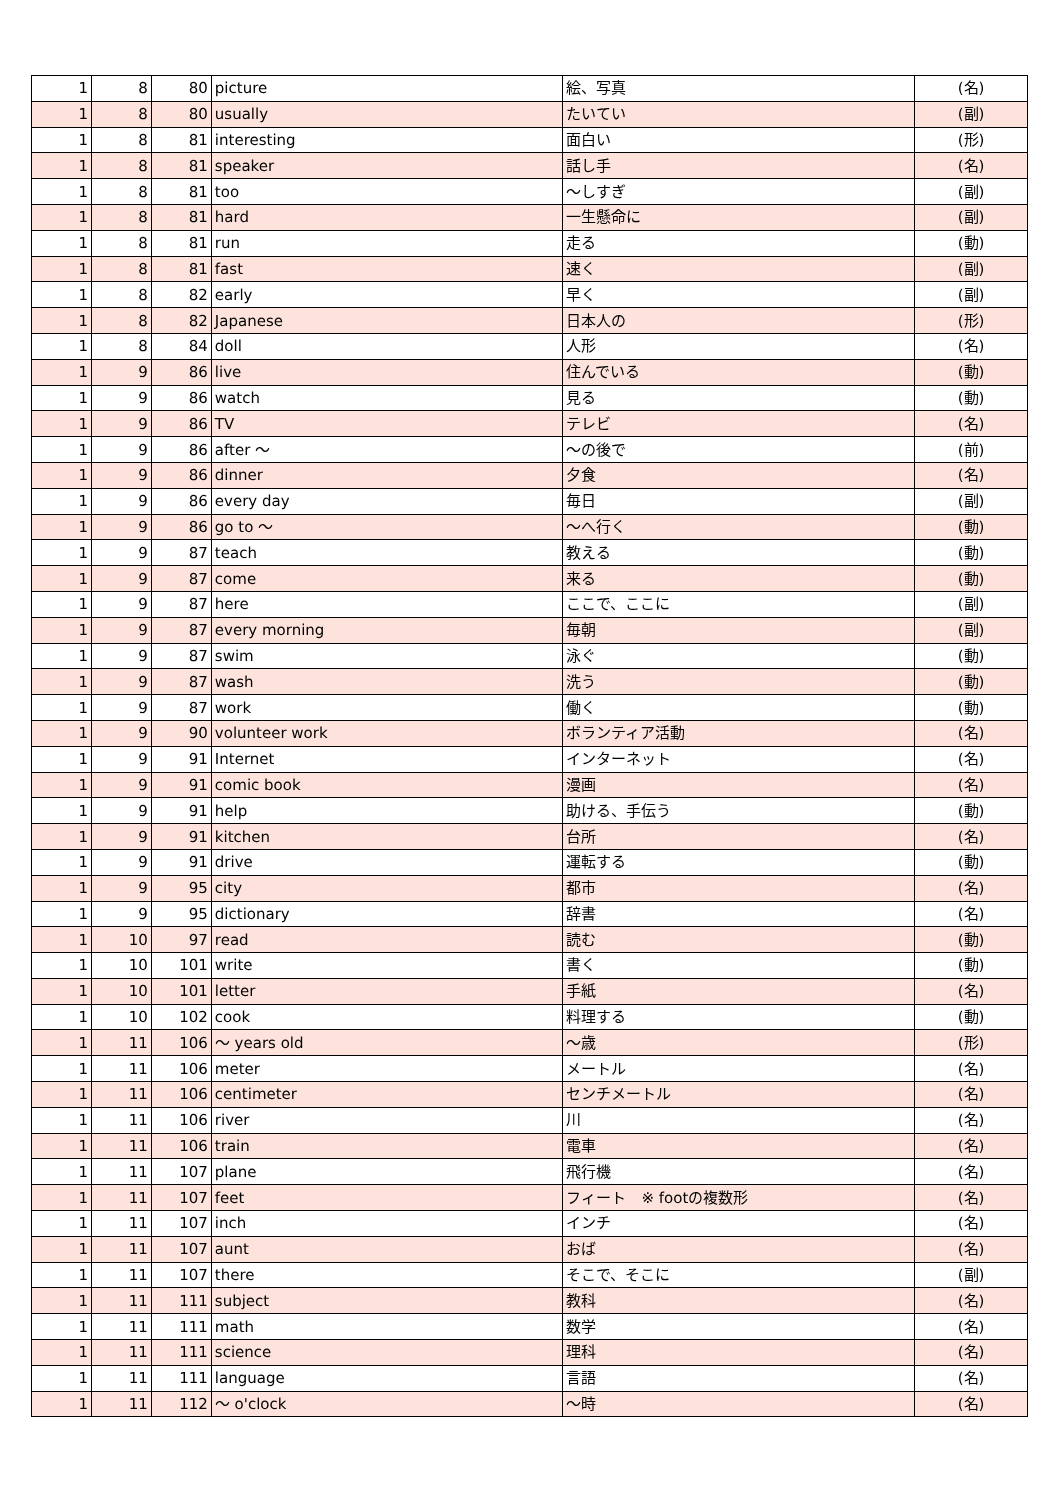| 1 | 8 | 80 | picture | 絵、写真 | (名) |
| 1 | 8 | 80 | usually | たいてい | (副) |
| 1 | 8 | 81 | interesting | 面白い | (形) |
| 1 | 8 | 81 | speaker | 話し手 | (名) |
| 1 | 8 | 81 | too | ～しすぎ | (副) |
| 1 | 8 | 81 | hard | 一生懸命に | (副) |
| 1 | 8 | 81 | run | 走る | (動) |
| 1 | 8 | 81 | fast | 速く | (副) |
| 1 | 8 | 82 | early | 早く | (副) |
| 1 | 8 | 82 | Japanese | 日本人の | (形) |
| 1 | 8 | 84 | doll | 人形 | (名) |
| 1 | 9 | 86 | live | 住んでいる | (動) |
| 1 | 9 | 86 | watch | 見る | (動) |
| 1 | 9 | 86 | TV | テレビ | (名) |
| 1 | 9 | 86 | after ～ | ～の後で | (前) |
| 1 | 9 | 86 | dinner | 夕食 | (名) |
| 1 | 9 | 86 | every day | 毎日 | (副) |
| 1 | 9 | 86 | go to ～ | ～へ行く | (動) |
| 1 | 9 | 87 | teach | 教える | (動) |
| 1 | 9 | 87 | come | 来る | (動) |
| 1 | 9 | 87 | here | ここで、ここに | (副) |
| 1 | 9 | 87 | every morning | 毎朝 | (副) |
| 1 | 9 | 87 | swim | 泳ぐ | (動) |
| 1 | 9 | 87 | wash | 洗う | (動) |
| 1 | 9 | 87 | work | 働く | (動) |
| 1 | 9 | 90 | volunteer work | ボランティア活動 | (名) |
| 1 | 9 | 91 | Internet | インターネット | (名) |
| 1 | 9 | 91 | comic book | 漫画 | (名) |
| 1 | 9 | 91 | help | 助ける、手伝う | (動) |
| 1 | 9 | 91 | kitchen | 台所 | (名) |
| 1 | 9 | 91 | drive | 運転する | (動) |
| 1 | 9 | 95 | city | 都市 | (名) |
| 1 | 9 | 95 | dictionary | 辞書 | (名) |
| 1 | 10 | 97 | read | 読む | (動) |
| 1 | 10 | 101 | write | 書く | (動) |
| 1 | 10 | 101 | letter | 手紙 | (名) |
| 1 | 10 | 102 | cook | 料理する | (動) |
| 1 | 11 | 106 | ～ years old | ～歳 | (形) |
| 1 | 11 | 106 | meter | メートル | (名) |
| 1 | 11 | 106 | centimeter | センチメートル | (名) |
| 1 | 11 | 106 | river | 川 | (名) |
| 1 | 11 | 106 | train | 電車 | (名) |
| 1 | 11 | 107 | plane | 飛行機 | (名) |
| 1 | 11 | 107 | feet | フィート ※ footの複数形 | (名) |
| 1 | 11 | 107 | inch | インチ | (名) |
| 1 | 11 | 107 | aunt | おば | (名) |
| 1 | 11 | 107 | there | そこで、そこに | (副) |
| 1 | 11 | 111 | subject | 教科 | (名) |
| 1 | 11 | 111 | math | 数学 | (名) |
| 1 | 11 | 111 | science | 理科 | (名) |
| 1 | 11 | 111 | language | 言語 | (名) |
| 1 | 11 | 112 | ～ o'clock | ～時 | (名) |